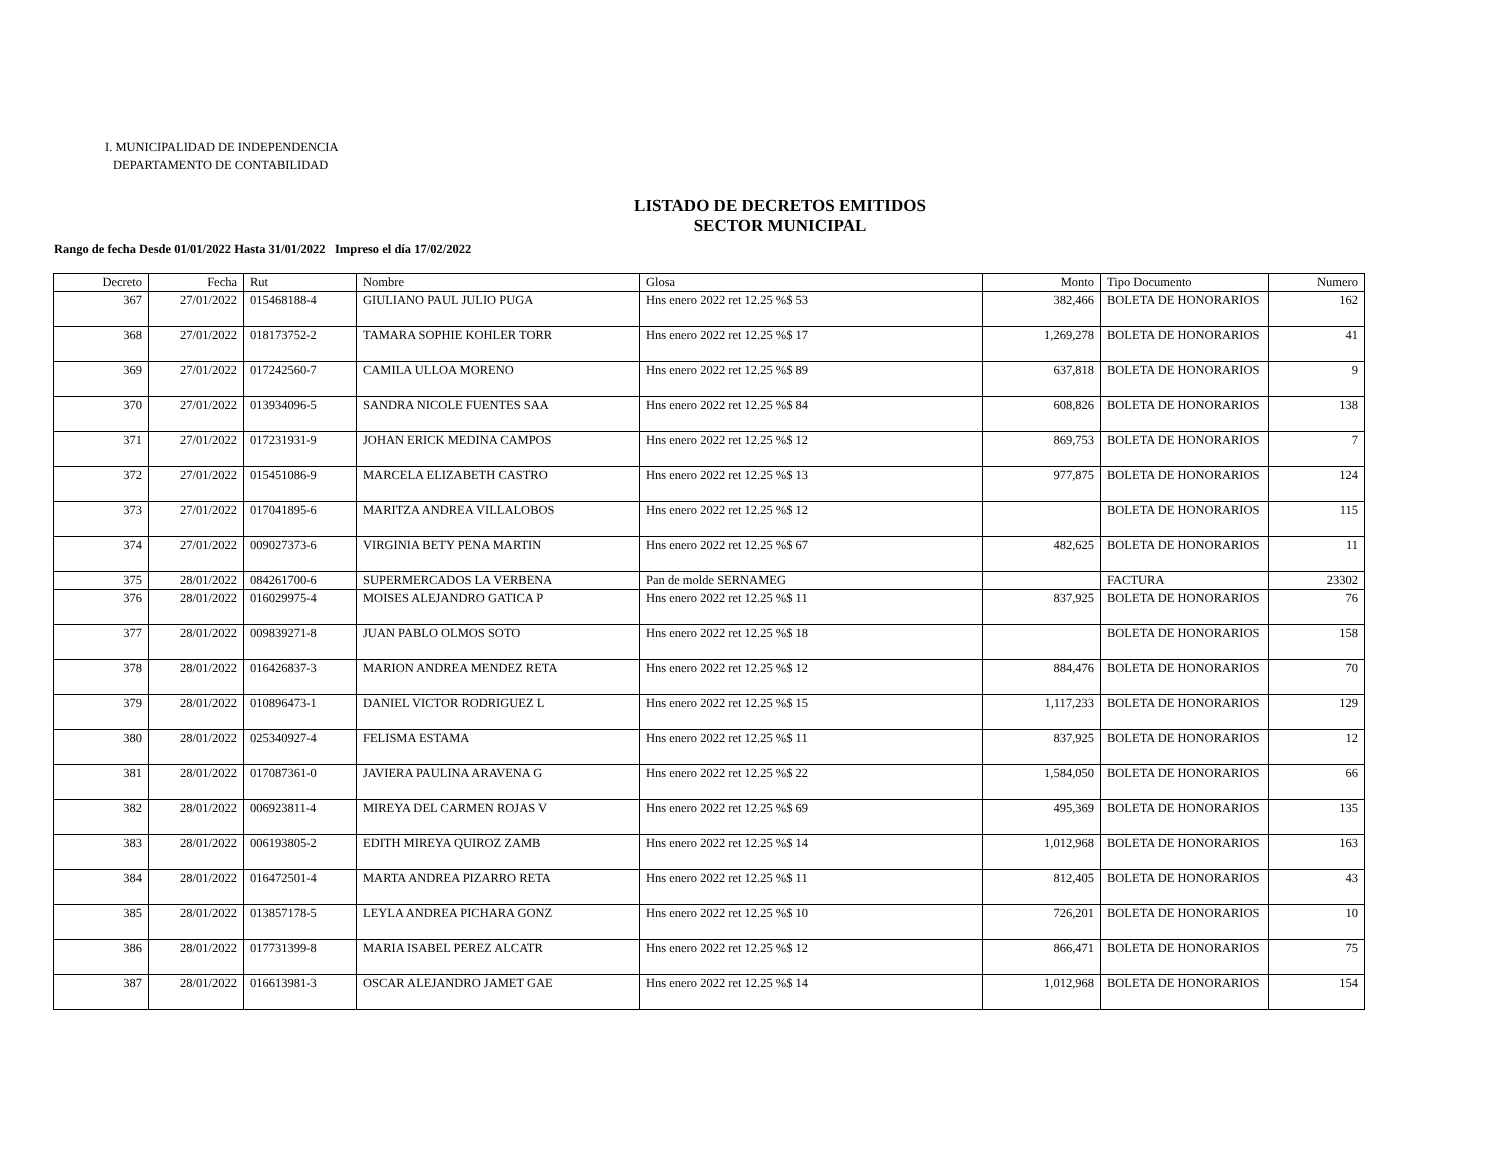I. MUNICIPALIDAD DE INDEPENDENCIA
DEPARTAMENTO DE CONTABILIDAD
LISTADO DE DECRETOS EMITIDOS
SECTOR MUNICIPAL
Rango de fecha Desde 01/01/2022 Hasta 31/01/2022 Impreso el día 17/02/2022
| Decreto | Fecha | Rut | Nombre | Glosa | Monto | Tipo Documento | Numero |
| --- | --- | --- | --- | --- | --- | --- | --- |
| 367 | 27/01/2022 | 015468188-4 | GIULIANO PAUL JULIO PUGA | Hns enero 2022 ret 12.25 %$ 53 | 382,466 | BOLETA DE HONORARIOS | 162 |
| 368 | 27/01/2022 | 018173752-2 | TAMARA SOPHIE KOHLER TORR | Hns enero 2022 ret 12.25 %$ 17 | 1,269,278 | BOLETA DE HONORARIOS | 41 |
| 369 | 27/01/2022 | 017242560-7 | CAMILA ULLOA MORENO | Hns enero 2022 ret 12.25 %$ 89 | 637,818 | BOLETA DE HONORARIOS | 9 |
| 370 | 27/01/2022 | 013934096-5 | SANDRA NICOLE FUENTES SAA | Hns enero 2022 ret 12.25 %$ 84 | 608,826 | BOLETA DE HONORARIOS | 138 |
| 371 | 27/01/2022 | 017231931-9 | JOHAN ERICK MEDINA CAMPOS | Hns enero 2022 ret 12.25 %$ 12 | 869,753 | BOLETA DE HONORARIOS | 7 |
| 372 | 27/01/2022 | 015451086-9 | MARCELA ELIZABETH CASTRO | Hns enero 2022 ret 12.25 %$ 13 | 977,875 | BOLETA DE HONORARIOS | 124 |
| 373 | 27/01/2022 | 017041895-6 | MARITZA ANDREA VILLALOBOS | Hns enero 2022 ret 12.25 %$ 12 | | BOLETA DE HONORARIOS | 115 |
| 374 | 27/01/2022 | 009027373-6 | VIRGINIA BETY PENA MARTIN | Hns enero 2022 ret 12.25 %$ 67 | 482,625 | BOLETA DE HONORARIOS | 11 |
| 375 | 28/01/2022 | 084261700-6 | SUPERMERCADOS LA VERBENA | Pan de molde SERNAMEG | | FACTURA | 23302 |
| 376 | 28/01/2022 | 016029975-4 | MOISES ALEJANDRO GATICA P | Hns enero 2022 ret 12.25 %$ 11 | 837,925 | BOLETA DE HONORARIOS | 76 |
| 377 | 28/01/2022 | 009839271-8 | JUAN PABLO OLMOS SOTO | Hns enero 2022 ret 12.25 %$ 18 | | BOLETA DE HONORARIOS | 158 |
| 378 | 28/01/2022 | 016426837-3 | MARION ANDREA MENDEZ RETA | Hns enero 2022 ret 12.25 %$ 12 | 884,476 | BOLETA DE HONORARIOS | 70 |
| 379 | 28/01/2022 | 010896473-1 | DANIEL VICTOR RODRIGUEZ L | Hns enero 2022 ret 12.25 %$ 15 | 1,117,233 | BOLETA DE HONORARIOS | 129 |
| 380 | 28/01/2022 | 025340927-4 | FELISMA ESTAMA | Hns enero 2022 ret 12.25 %$ 11 | 837,925 | BOLETA DE HONORARIOS | 12 |
| 381 | 28/01/2022 | 017087361-0 | JAVIERA PAULINA ARAVENA G | Hns enero 2022 ret 12.25 %$ 22 | 1,584,050 | BOLETA DE HONORARIOS | 66 |
| 382 | 28/01/2022 | 006923811-4 | MIREYA DEL CARMEN ROJAS V | Hns enero 2022 ret 12.25 %$ 69 | 495,369 | BOLETA DE HONORARIOS | 135 |
| 383 | 28/01/2022 | 006193805-2 | EDITH MIREYA QUIROZ ZAMB | Hns enero 2022 ret 12.25 %$ 14 | 1,012,968 | BOLETA DE HONORARIOS | 163 |
| 384 | 28/01/2022 | 016472501-4 | MARTA ANDREA PIZARRO RETA | Hns enero 2022 ret 12.25 %$ 11 | 812,405 | BOLETA DE HONORARIOS | 43 |
| 385 | 28/01/2022 | 013857178-5 | LEYLA ANDREA PICHARA GONZ | Hns enero 2022 ret 12.25 %$ 10 | 726,201 | BOLETA DE HONORARIOS | 10 |
| 386 | 28/01/2022 | 017731399-8 | MARIA ISABEL PEREZ ALCATR | Hns enero 2022 ret 12.25 %$ 12 | 866,471 | BOLETA DE HONORARIOS | 75 |
| 387 | 28/01/2022 | 016613981-3 | OSCAR ALEJANDRO JAMET GAE | Hns enero 2022 ret 12.25 %$ 14 | 1,012,968 | BOLETA DE HONORARIOS | 154 |